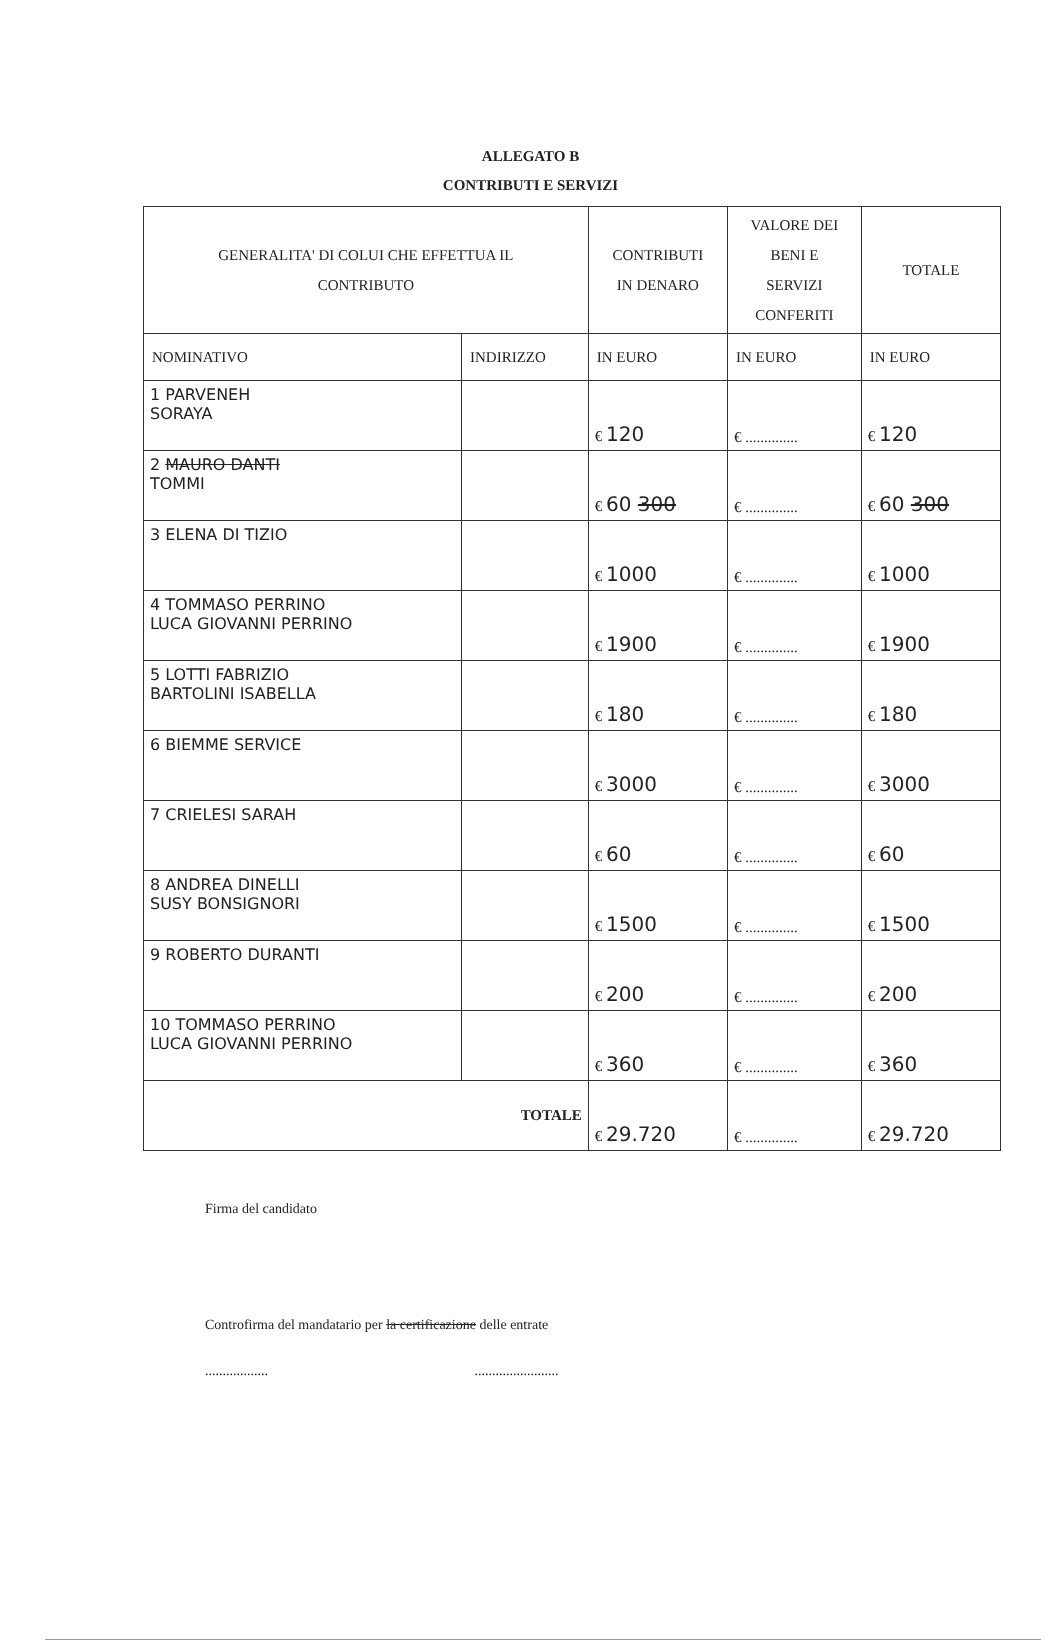ALLEGATO B
CONTRIBUTI E SERVIZI
| GENERALITA' DI COLUI CHE EFFETTUA IL CONTRIBUTO | | CONTRIBUTI IN DENARO | VALORE DEI BENI E SERVIZI CONFERITI | TOTALE |
| NOMINATIVO | INDIRIZZO | IN EURO | IN EURO | IN EURO |
| 1 PARVENEH SORAYA | | € 120 | € .............. | € 120 |
| 2 MAURO DANTI TOMMI | | € 60 300 | € .............. | € 60 300 |
| 3 ELENA DI TIZIO | | € 1000 | € .............. | € 1000 |
| 4 TOMMASO PERRINO LUCA GIOVANNI PERRINO | | € 1900 | € .............. | € 1900 |
| 5 LOTTI FABRIZIO BARTOLINI ISABELLA | | € 180 | € .............. | € 180 |
| 6 BIEMME SERVICE | | € 3000 | € .............. | € 3000 |
| 7 CRIELESI SARAH | | € 60 | € .............. | € 60 |
| 8 ANDREA DINELLI SUSY BONSIGNORI | | € 1500 | € .............. | € 1500 |
| 9 ROBERTO DURANTI | | € 200 | € .............. | € 200 |
| 10 TOMMASO PERRINO LUCA GIOVANNI PERRINO | | € 360 | € .............. | € 360 |
| TOTALE | | € 29.720 | € .............. | € 29.720 |
Firma del candidato
Controfirma del mandatario per la certificazione delle entrate
.................. ........................